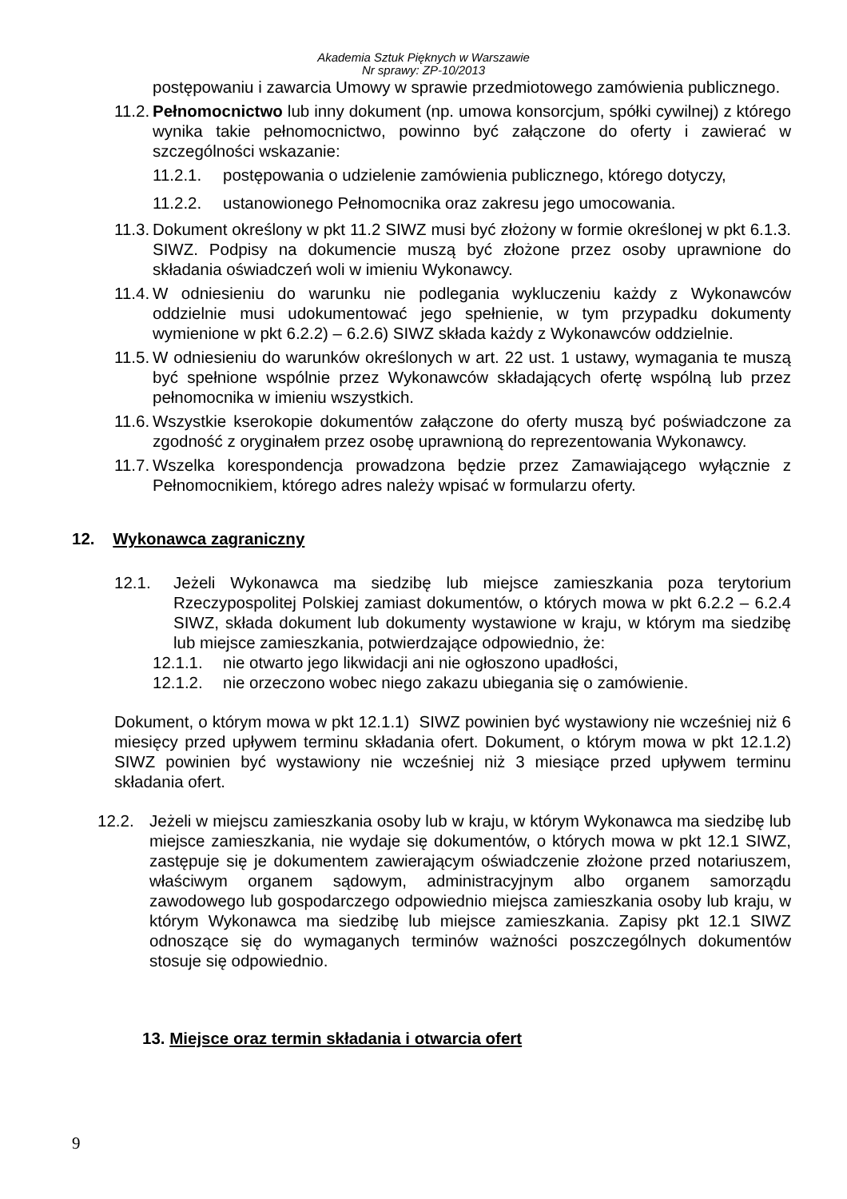Akademia Sztuk Pięknych w Warszawie
Nr sprawy: ZP-10/2013
postępowaniu i zawarcia Umowy w sprawie przedmiotowego zamówienia publicznego.
11.2. Pełnomocnictwo lub inny dokument (np. umowa konsorcjum, spółki cywilnej) z którego wynika takie pełnomocnictwo, powinno być załączone do oferty i zawierać w szczególności wskazanie:
11.2.1. postępowania o udzielenie zamówienia publicznego, którego dotyczy,
11.2.2. ustanowionego Pełnomocnika oraz zakresu jego umocowania.
11.3. Dokument określony w pkt 11.2 SIWZ musi być złożony w formie określonej w pkt 6.1.3. SIWZ. Podpisy na dokumencie muszą być złożone przez osoby uprawnione do składania oświadczeń woli w imieniu Wykonawcy.
11.4. W odniesieniu do warunku nie podlegania wykluczeniu każdy z Wykonawców oddzielnie musi udokumentować jego spełnienie, w tym przypadku dokumenty wymienione w pkt 6.2.2) – 6.2.6) SIWZ składa każdy z Wykonawców oddzielnie.
11.5. W odniesieniu do warunków określonych w art. 22 ust. 1 ustawy, wymagania te muszą być spełnione wspólnie przez Wykonawców składających ofertę wspólną lub przez pełnomocnika w imieniu wszystkich.
11.6. Wszystkie kserokopie dokumentów załączone do oferty muszą być poświadczone za zgodność z oryginałem przez osobę uprawnioną do reprezentowania Wykonawcy.
11.7. Wszelka korespondencja prowadzona będzie przez Zamawiającego wyłącznie z Pełnomocnikiem, którego adres należy wpisać w formularzu oferty.
12. Wykonawca zagraniczny
12.1. Jeżeli Wykonawca ma siedzibę lub miejsce zamieszkania poza terytorium Rzeczypospolitej Polskiej zamiast dokumentów, o których mowa w pkt 6.2.2 – 6.2.4 SIWZ, składa dokument lub dokumenty wystawione w kraju, w którym ma siedzibę lub miejsce zamieszkania, potwierdzające odpowiednio, że:
12.1.1. nie otwarto jego likwidacji ani nie ogłoszono upadłości,
12.1.2. nie orzeczono wobec niego zakazu ubiegania się o zamówienie.
Dokument, o którym mowa w pkt 12.1.1) SIWZ powinien być wystawiony nie wcześniej niż 6 miesięcy przed upływem terminu składania ofert. Dokument, o którym mowa w pkt 12.1.2) SIWZ powinien być wystawiony nie wcześniej niż 3 miesiące przed upływem terminu składania ofert.
12.2. Jeżeli w miejscu zamieszkania osoby lub w kraju, w którym Wykonawca ma siedzibę lub miejsce zamieszkania, nie wydaje się dokumentów, o których mowa w pkt 12.1 SIWZ, zastępuje się je dokumentem zawierającym oświadczenie złożone przed notariuszem, właściwym organem sądowym, administracyjnym albo organem samorządu zawodowego lub gospodarczego odpowiednio miejsca zamieszkania osoby lub kraju, w którym Wykonawca ma siedzibę lub miejsce zamieszkania. Zapisy pkt 12.1 SIWZ odnoszące się do wymaganych terminów ważności poszczególnych dokumentów stosuje się odpowiednio.
13. Miejsce oraz termin składania i otwarcia ofert
9